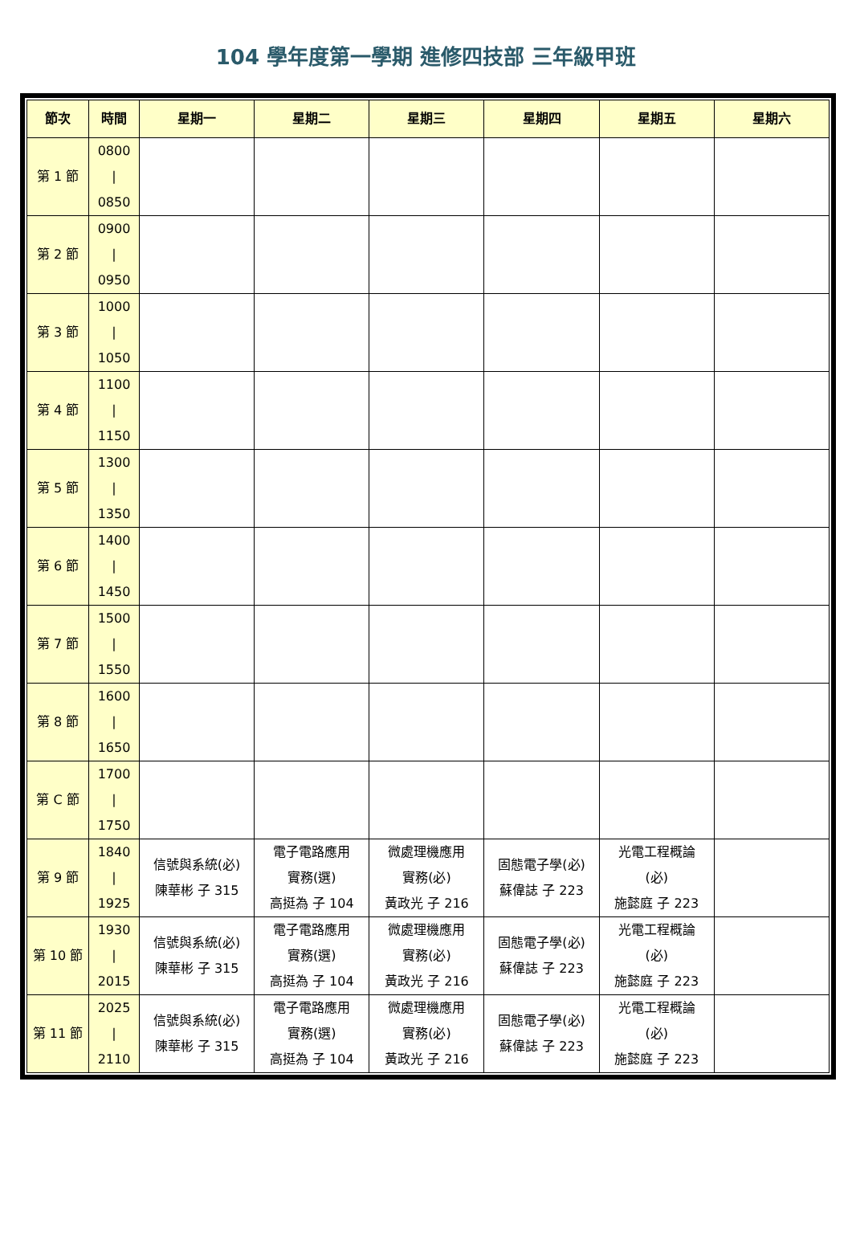104 學年度第一學期 進修四技部 三年級甲班
| 節次 | 時間 | 星期一 | 星期二 | 星期三 | 星期四 | 星期五 | 星期六 |
| --- | --- | --- | --- | --- | --- | --- | --- |
| 第 1 節 | 0800 / 0850 | | | | | | |
| 第 2 節 | 0900 / 0950 | | | | | | |
| 第 3 節 | 1000 / 1050 | | | | | | |
| 第 4 節 | 1100 / 1150 | | | | | | |
| 第 5 節 | 1300 / 1350 | | | | | | |
| 第 6 節 | 1400 / 1450 | | | | | | |
| 第 7 節 | 1500 / 1550 | | | | | | |
| 第 8 節 | 1600 / 1650 | | | | | | |
| 第 C 節 | 1700 / 1750 | | | | | | |
| 第 9 節 | 1840 / 1925 | 信號與系統(必) 陳華彬 子 315 | 電子電路應用 實務(選) 高挺為 子 104 | 微處理機應用 實務(必) 黃政光 子 216 | 固態電子學(必) 蘇偉誌 子 223 | 光電工程概論 (必) 施懿庭 子 223 | |
| 第 10 節 | 1930 / 2015 | 信號與系統(必) 陳華彬 子 315 | 電子電路應用 實務(選) 高挺為 子 104 | 微處理機應用 實務(必) 黃政光 子 216 | 固態電子學(必) 蘇偉誌 子 223 | 光電工程概論 (必) 施懿庭 子 223 | |
| 第 11 節 | 2025 / 2110 | 信號與系統(必) 陳華彬 子 315 | 電子電路應用 實務(選) 高挺為 子 104 | 微處理機應用 實務(必) 黃政光 子 216 | 固態電子學(必) 蘇偉誌 子 223 | 光電工程概論 (必) 施懿庭 子 223 | |